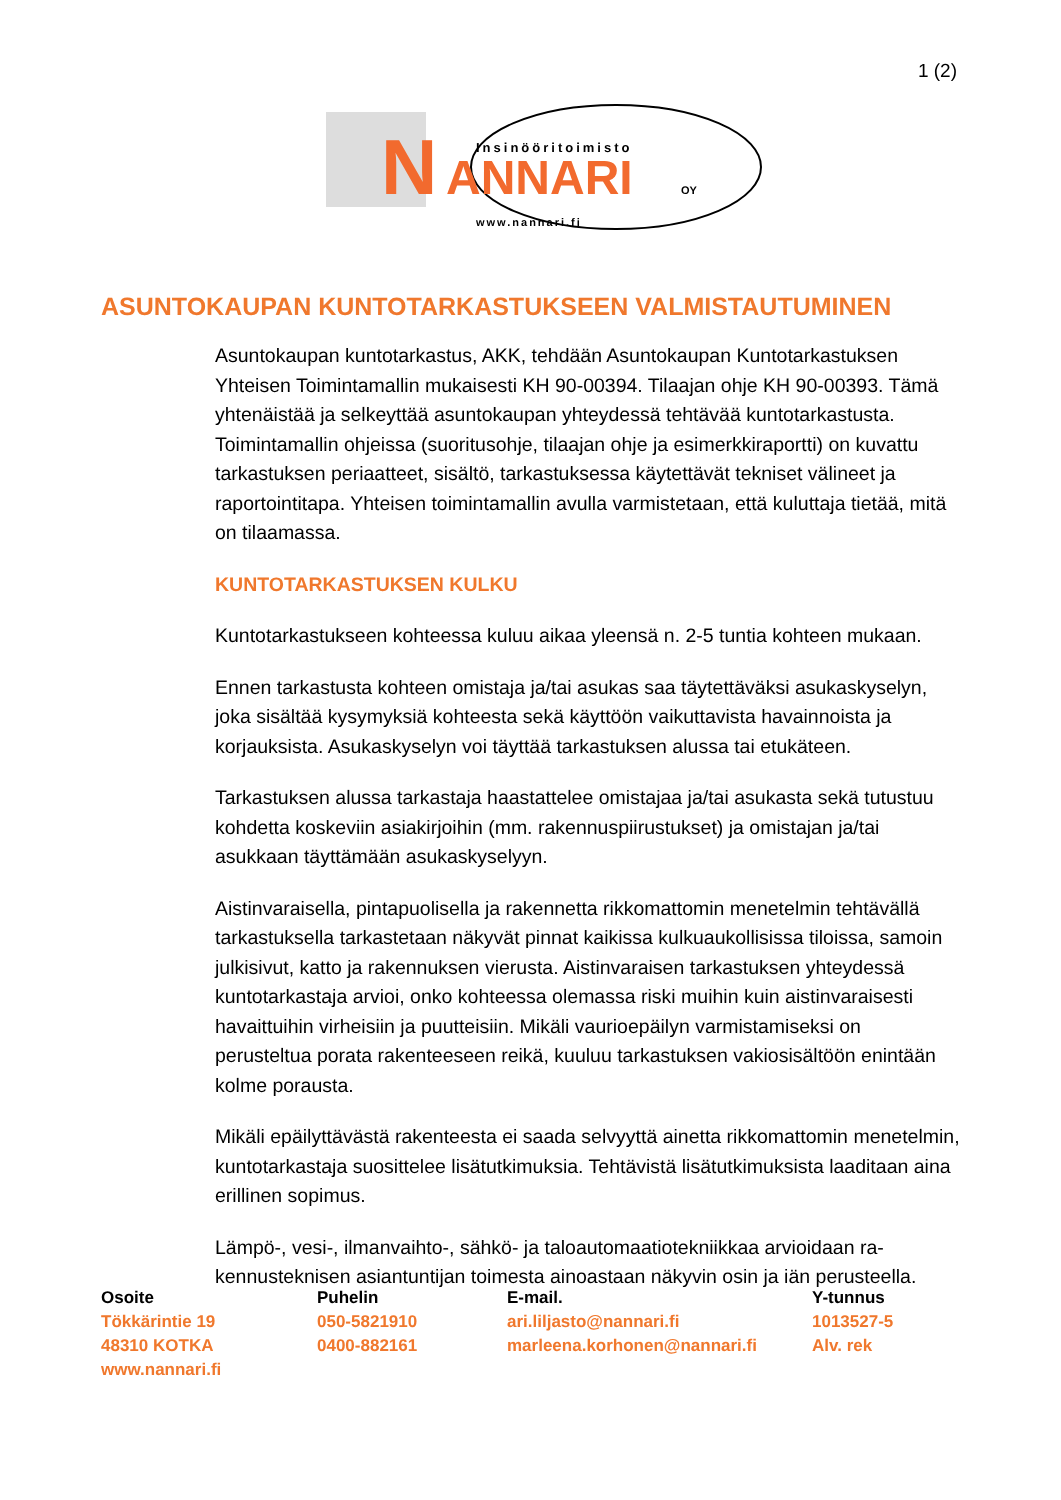1 (2)
N
ANNARI
Insinööritoimisto
OY
www.nannari.fi
ASUNTOKAUPAN KUNTOTARKASTUKSEEN VALMISTAUTUMINEN
Asuntokaupan kuntotarkastus, AKK, tehdään Asuntokaupan Kuntotarkastuksen Yhteisen Toimintamallin mukaisesti KH 90-00394. Tilaajan ohje KH 90-00393. Tämä yhtenäistää ja selkeyttää asuntokaupan yhteydessä tehtävää kuntotar­kastusta. Toimintamallin ohjeissa (suoritusohje, tilaajan ohje ja esimerkkira­portti) on kuvattu tarkastuksen periaatteet, sisältö, tarkastuksessa käytettävät tekniset välineet ja raportointitapa. Yhteisen toimintamallin avulla varmistetaan, että kuluttaja tietää, mitä on tilaamassa.
KUNTOTARKASTUKSEN KULKU
Kuntotarkastukseen kohteessa kuluu aikaa yleensä n. 2-5 tuntia kohteen mu­kaan.
Ennen tarkastusta kohteen omistaja ja/tai asukas saa täytettäväksi asukasky­selyn, joka sisältää kysymyksiä kohteesta sekä käyttöön vaikuttavista havain­noista ja korjauksista. Asukaskyselyn voi täyttää tarkastuksen alussa tai etukä­teen.
Tarkastuksen alussa tarkastaja haastattelee omistajaa ja/tai asukasta sekä tu­tustuu kohdetta koskeviin asiakirjoihin (mm. rakennuspiirustukset) ja omistajan ja/tai asukkaan täyttämään asukaskyselyyn.
Aistinvaraisella, pintapuolisella ja rakennetta rikkomattomin menetelmin tehtä­vällä tarkastuksella tarkastetaan näkyvät pinnat kaikissa kulkuaukollisissa ti­loissa, samoin julkisivut, katto ja rakennuksen vierusta. Aistinvaraisen tarkastuk­sen yhteydessä kuntotarkastaja arvioi, onko kohteessa olemassa riski muihin kuin aistinvaraisesti havaittuihin virheisiin ja puutteisiin. Mikäli vaurioepäilyn var­mistamiseksi on perusteltua porata rakenteeseen reikä, kuuluu tarkastuksen va­kiosisältöön enintään kolme porausta.
Mikäli epäilyttävästä rakenteesta ei saada selvyyttä ainetta rikkomattomin me­netelmin, kuntotarkastaja suosittelee lisätutkimuksia. Tehtävistä lisätutkimuk­sista laaditaan aina erillinen sopimus.
Lämpö-, vesi-, ilmanvaihto-, sähkö- ja taloautomaatiotekniikkaa arvioidaan ra­kennusteknisen asiantuntijan toimesta ainoastaan näkyvin osin ja iän perus­teella.
| Osoite | Puhelin | E-mail. | Y-tunnus |
| --- | --- | --- | --- |
| Tökkärintie 19 | 050-5821910 | ari.liljasto@nannari.fi | 1013527-5 |
| 48310 KOTKA | 0400-882161 | marleena.korhonen@nannari.fi | Alv. rek |
| www.nannari.fi | | | |